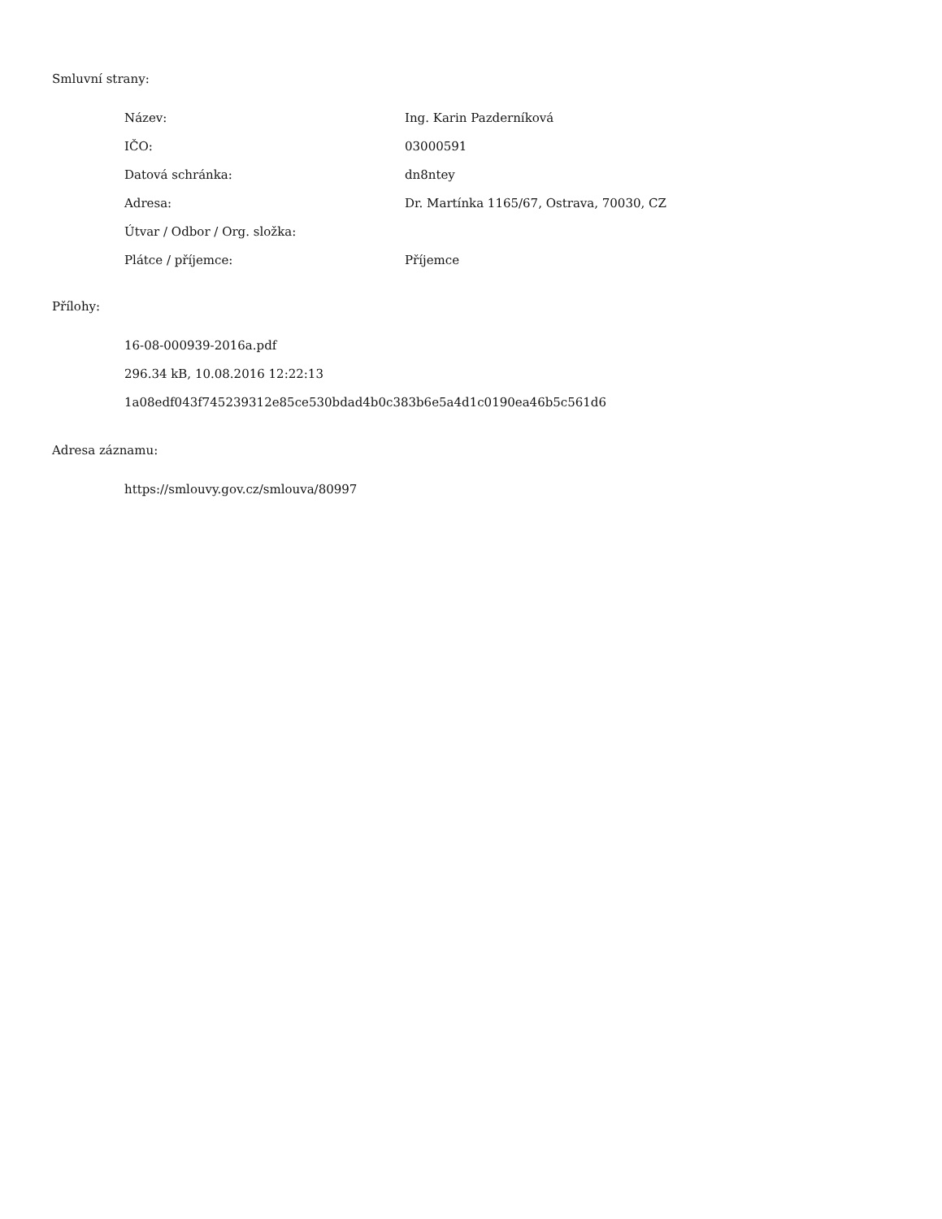Smluvní strany:
| Název: | Ing. Karin Pazderníková |
| IČO: | 03000591 |
| Datová schránka: | dn8ntey |
| Adresa: | Dr. Martínka 1165/67, Ostrava, 70030, CZ |
| Útvar / Odbor / Org. složka: | |
| Plátce / příjemce: | Příjemce |
Přílohy:
16-08-000939-2016a.pdf
296.34 kB, 10.08.2016 12:22:13
1a08edf043f745239312e85ce530bdad4b0c383b6e5a4d1c0190ea46b5c561d6
Adresa záznamu:
https://smlouvy.gov.cz/smlouva/80997